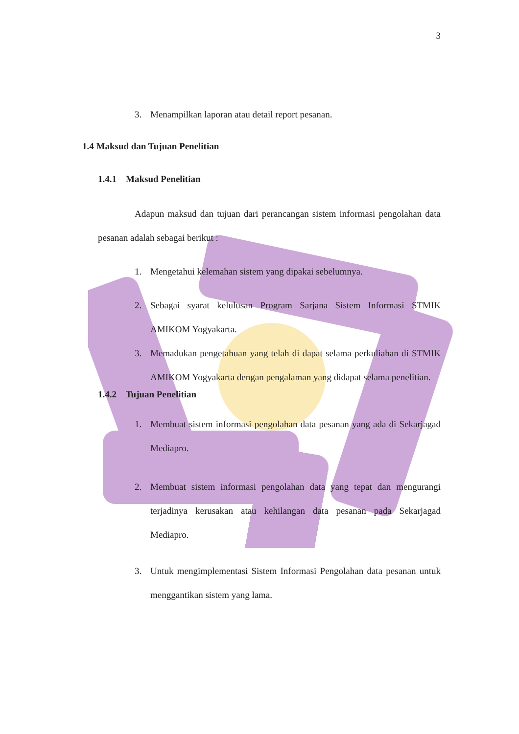3
3. Menampilkan laporan atau detail report pesanan.
1.4 Maksud dan Tujuan Penelitian
1.4.1 Maksud Penelitian
Adapun maksud dan tujuan dari perancangan sistem informasi pengolahan data pesanan adalah sebagai berikut :
1. Mengetahui kelemahan sistem yang dipakai sebelumnya.
2. Sebagai syarat kelulusan Program Sarjana Sistem Informasi STMIK AMIKOM Yogyakarta.
3. Memadukan pengetahuan yang telah di dapat selama perkuliahan di STMIK AMIKOM Yogyakarta dengan pengalaman yang didapat selama penelitian.
1.4.2 Tujuan Penelitian
1. Membuat sistem informasi pengolahan data pesanan yang ada di Sekarjagad Mediapro.
2. Membuat sistem informasi pengolahan data yang tepat dan mengurangi terjadinya kerusakan atau kehilangan data pesanan pada Sekarjagad Mediapro.
3. Untuk mengimplementasi Sistem Informasi Pengolahan data pesanan untuk menggantikan sistem yang lama.